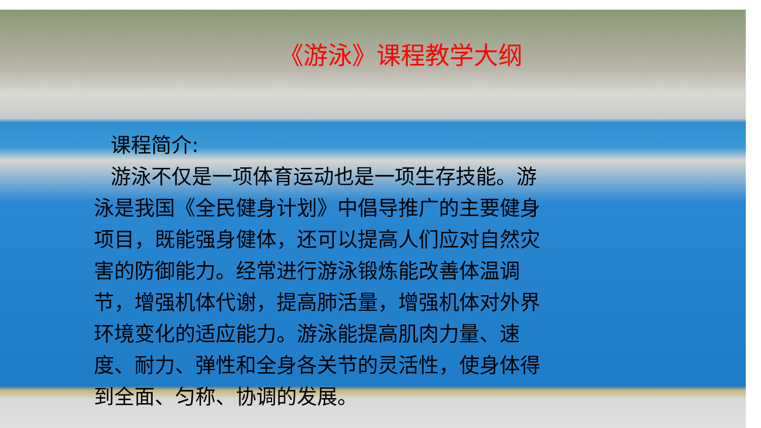《游泳》课程教学大纲
课程简介:
游泳不仅是一项体育运动也是一项生存技能。游泳是我国《全民健身计划》中倡导推广的主要健身项目，既能强身健体，还可以提高人们应对自然灾害的防御能力。经常进行游泳锻炼能改善体温调节，增强机体代谢，提高肺活量，增强机体对外界环境变化的适应能力。游泳能提高肌肉力量、速度、耐力、弹性和全身各关节的灵活性，使身体得到全面、匀称、协调的发展。